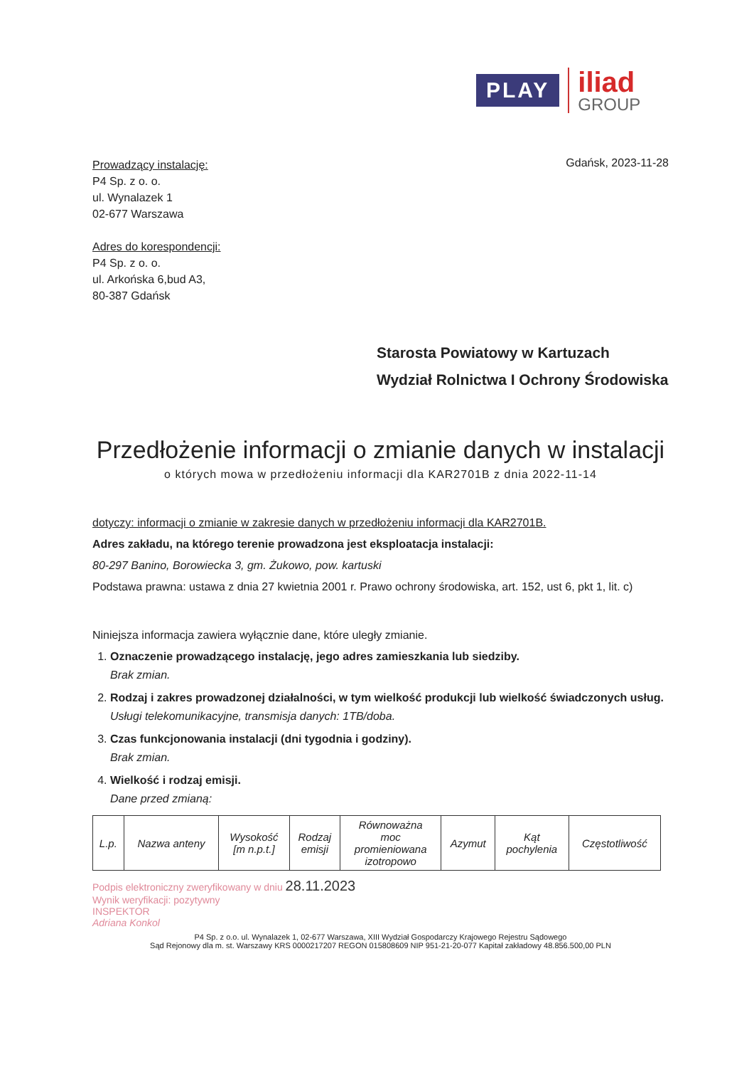PLAY
iliad
GROUP
Prowadzący instalację:
P4 Sp. z o. o.
ul. Wynalazek 1
02-677 Warszawa
Adres do korespondencji:
P4 Sp. z o. o.
ul. Arkońska 6,bud A3,
80-387 Gdańsk
Gdańsk, 2023-11-28
Starosta Powiatowy w Kartuzach
Wydział Rolnictwa I Ochrony Środowiska
Przedłożenie informacji o zmianie danych w instalacji
o których mowa w przedłożeniu informacji dla KAR2701B z dnia 2022-11-14
dotyczy: informacji o zmianie w zakresie danych w przedłożeniu informacji dla KAR2701B.
Adres zakładu, na którego terenie prowadzona jest eksploatacja instalacji:
80-297 Banino, Borowiecka 3, gm. Żukowo, pow. kartuski
Podstawa prawna: ustawa z dnia 27 kwietnia 2001 r. Prawo ochrony środowiska, art. 152, ust 6, pkt 1, lit. c)
Niniejsza informacja zawiera wyłącznie dane, które uległy zmianie.
1.
Oznaczenie prowadzącego instalację, jego adres zamieszkania lub siedziby.
Brak zmian.
2.
Rodzaj i zakres prowadzonej działalności, w tym wielkość produkcji lub wielkość świadczonych usług.
Usługi telekomunikacyjne, transmisja danych: 1TB/doba.
3.
Czas funkcjonowania instalacji (dni tygodnia i godziny).
Brak zmian.
4.
Wielkość i rodzaj emisji.
Dane przed zmianą:
| L.p. | Nazwa anteny | Wysokość [m n.p.t.] | Rodzaj emisji | Równoważna moc promieniowana izotropowo | Azymut | Kąt pochylenia | Częstotliwość |
Podpis elektroniczny zweryfikowany w dniu 28.11.2023
Wynik weryfikacji: pozytywny
INSPEKTOR
Adriana Konkol
P4 Sp. z o.o. ul. Wynalazek 1, 02-677 Warszawa, XIII Wydział Gospodarczy Krajowego Rejestru Sądowego
Sąd Rejonowy dla m. st. Warszawy KRS 0000217207 REGON 015808609 NIP 951-21-20-077 Kapitał zakładowy 48.856.500,00 PLN